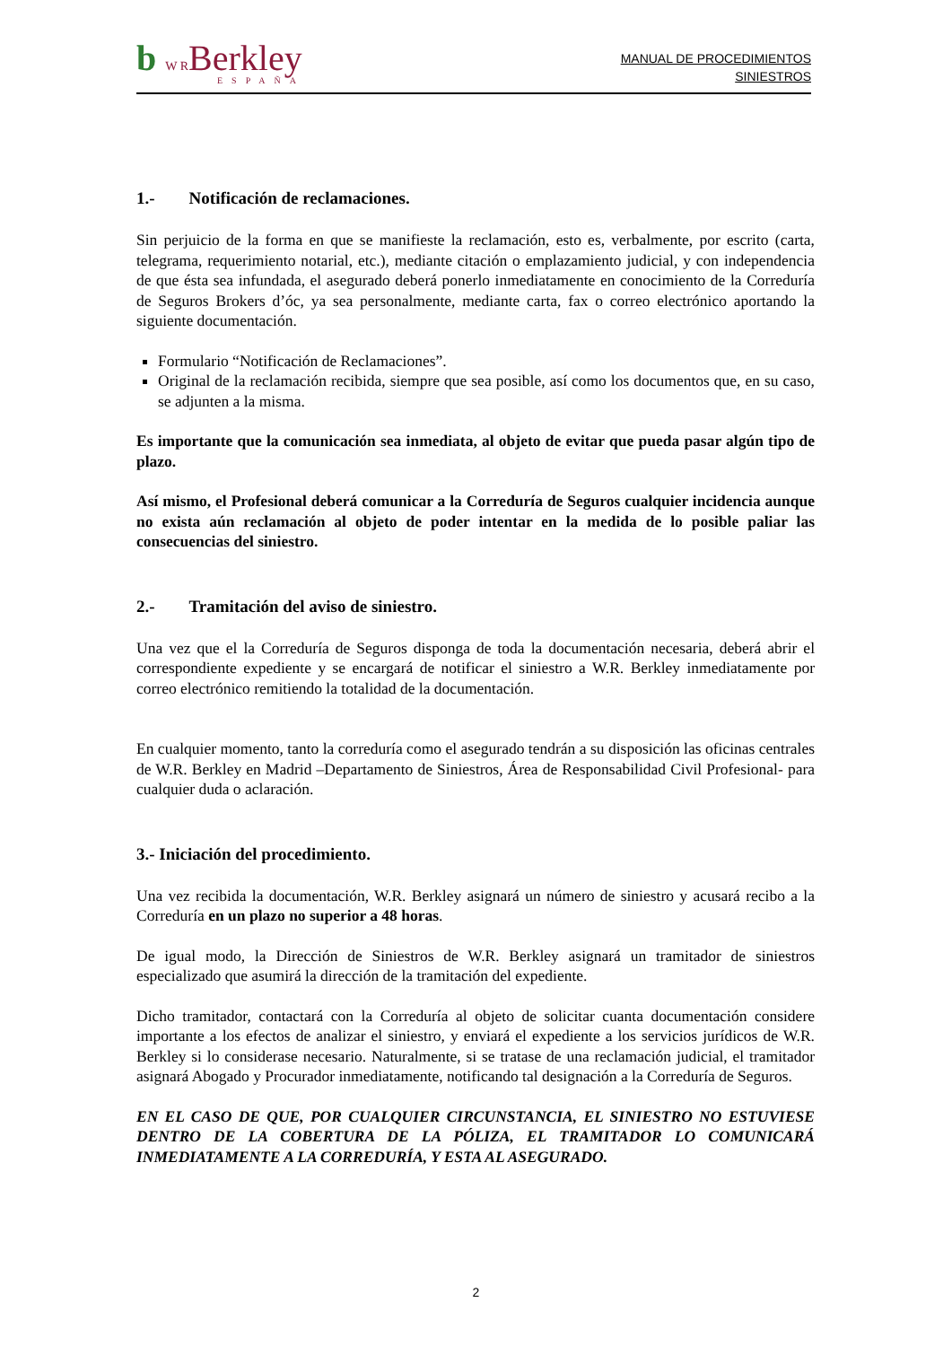b W RBerkley
ESPAÑA
MANUAL DE PROCEDIMIENTOS
SINIESTROS
1.- Notificación de reclamaciones.
Sin perjuicio de la forma en que se manifieste la reclamación, esto es, verbalmente, por escrito (carta, telegrama, requerimiento notarial, etc.), mediante citación o emplazamiento judicial, y con independencia de que ésta sea infundada, el asegurado deberá ponerlo inmediatamente en conocimiento de la Correduría de Seguros Brokers d’óc, ya sea personalmente, mediante carta, fax o correo electrónico aportando la siguiente documentación.
Formulario “Notificación de Reclamaciones”.
Original de la reclamación recibida, siempre que sea posible, así como los documentos que, en su caso, se adjunten a la misma.
Es importante que la comunicación sea inmediata, al objeto de evitar que pueda pasar algún tipo de plazo.
Así mismo, el Profesional deberá comunicar a la Correduría de Seguros cualquier incidencia aunque no exista aún reclamación al objeto de poder intentar en la medida de lo posible paliar las consecuencias del siniestro.
2.- Tramitación del aviso de siniestro.
Una vez que el la Correduría de Seguros disponga de toda la documentación necesaria, deberá abrir el correspondiente expediente y se encargará de notificar el siniestro a W.R. Berkley inmediatamente por correo electrónico remitiendo la totalidad de la documentación.
En cualquier momento, tanto la correduría como el asegurado tendrán a su disposición las oficinas centrales de W.R. Berkley en Madrid –Departamento de Siniestros, Área de Responsabilidad Civil Profesional- para cualquier duda o aclaración.
3.- Iniciación del procedimiento.
Una vez recibida la documentación, W.R. Berkley asignará un número de siniestro y acusará recibo a la Correduría en un plazo no superior a 48 horas.
De igual modo, la Dirección de Siniestros de W.R. Berkley asignará un tramitador de siniestros especializado que asumirá la dirección de la tramitación del expediente.
Dicho tramitador, contactará con la Correduría al objeto de solicitar cuanta documentación considere importante a los efectos de analizar el siniestro, y enviará el expediente a los servicios jurídicos de W.R. Berkley si lo considerase necesario. Naturalmente, si se tratase de una reclamación judicial, el tramitador asignará Abogado y Procurador inmediatamente, notificando tal designación a la Correduría de Seguros.
EN EL CASO DE QUE, POR CUALQUIER CIRCUNSTANCIA, EL SINIESTRO NO ESTUVIESE DENTRO DE LA COBERTURA DE LA PÓLIZA, EL TRAMITADOR LO COMUNICARÁ INMEDIATAMENTE A LA CORREDURÍA, Y ESTA AL ASEGURADO.
2